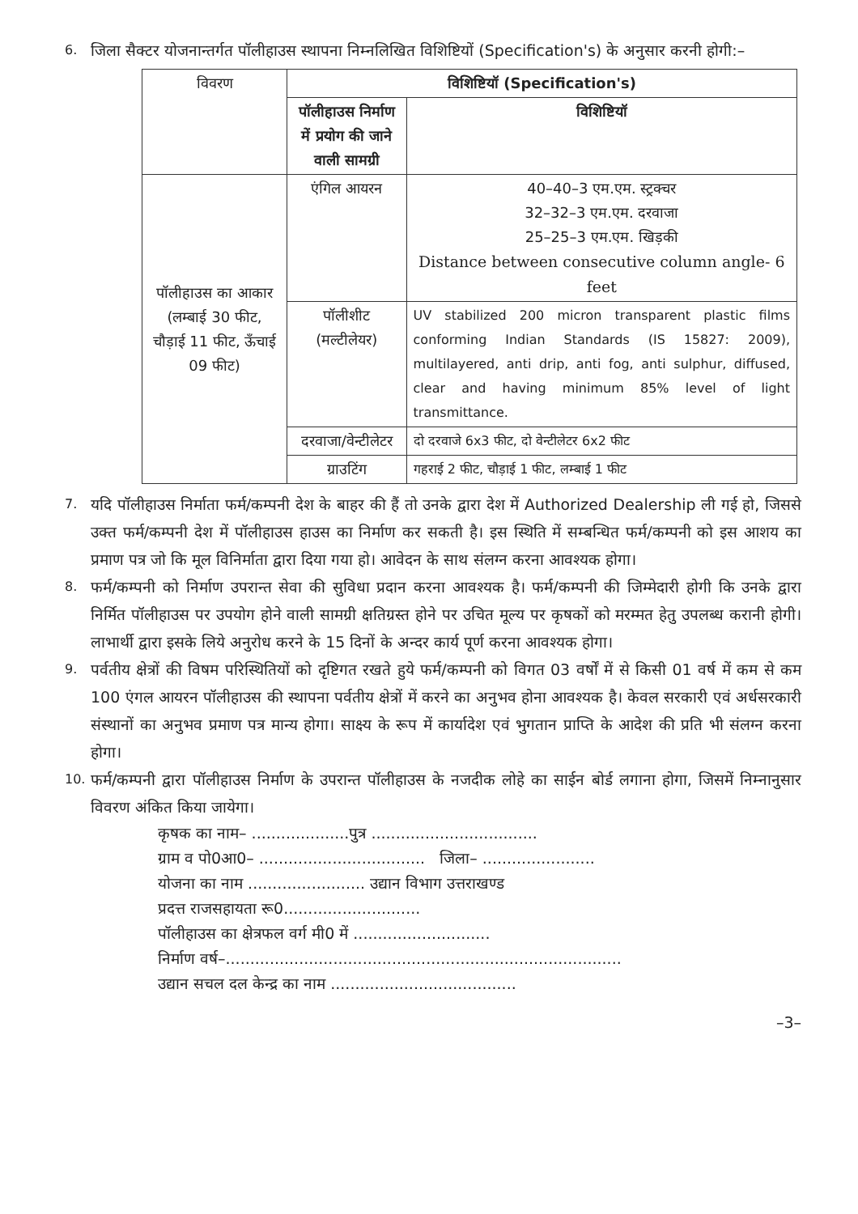6.
जिला सैक्टर योजनान्तर्गत पॉलीहाउस स्थापना निम्नलिखित विशिष्टियों (Specification's) के अनुसार करनी होगी:–
| विवरण | विशिष्टियॉ (Specification's) | |
| --- | --- | --- |
| | पॉलीहाउस निर्माण में प्रयोग की जाने वाली सामग्री | विशिष्टियॉ |
| पॉलीहाउस का आकार (लम्बाई 30 फीट, चौड़ाई 11 फीट, ऊँचाई 09 फीट) | एंगिल आयरन | 40–40–3 एम.एम. स्ट्रक्चर 32–32–3 एम.एम. दरवाजा 25–25–3 एम.एम. खिड़की Distance between consecutive column angle- 6 feet |
| | पॉलीशीट (मल्टीलेयर) | UV stabilized 200 micron transparent plastic films conforming Indian Standards (IS 15827: 2009), multilayered, anti drip, anti fog, anti sulphur, diffused, clear and having minimum 85% level of light transmittance. |
| | दरवाजा/वेन्टीलेटर | दो दरवाजे 6x3 फीट, दो वेन्टीलेटर 6x2 फीट |
| | ग्राउटिंग | गहराई 2 फीट, चौड़ाई 1 फीट, लम्बाई 1 फीट |
7.
यदि पॉलीहाउस निर्माता फर्म/कम्पनी देश के बाहर की हैं तो उनके द्वारा देश में Authorized Dealership ली गई हो, जिससे उक्त फर्म/कम्पनी देश में पॉलीहाउस हाउस का निर्माण कर सकती है। इस स्थिति में सम्बन्धित फर्म/कम्पनी को इस आशय का प्रमाण पत्र जो कि मूल विनिर्माता द्वारा दिया गया हो। आवेदन के साथ संलग्न करना आवश्यक होगा।
8.
फर्म/कम्पनी को निर्माण उपरान्त सेवा की सुविधा प्रदान करना आवश्यक है। फर्म/कम्पनी की जिम्मेदारी होगी कि उनके द्वारा निर्मित पॉलीहाउस पर उपयोग होने वाली सामग्री क्षतिग्रस्त होने पर उचित मूल्य पर कृषकों को मरम्मत हेतु उपलब्ध करानी होगी। लाभार्थी द्वारा इसके लिये अनुरोध करने के 15 दिनों के अन्दर कार्य पूर्ण करना आवश्यक होगा।
9.
पर्वतीय क्षेत्रों की विषम परिस्थितियों को दृष्टिगत रखते हुये फर्म/कम्पनी को विगत 03 वर्षों में से किसी 01 वर्ष में कम से कम 100 एंगल आयरन पॉलीहाउस की स्थापना पर्वतीय क्षेत्रों में करने का अनुभव होना आवश्यक है। केवल सरकारी एवं अर्धसरकारी संस्थानों का अनुभव प्रमाण पत्र मान्य होगा। साक्ष्य के रूप में कार्यादेश एवं भुगतान प्राप्ति के आदेश की प्रति भी संलग्न करना होगा।
10.
फर्म/कम्पनी द्वारा पॉलीहाउस निर्माण के उपरान्त पॉलीहाउस के नजदीक लोहे का साईन बोर्ड लगाना होगा, जिसमें निम्नानुसार विवरण अंकित किया जायेगा।
कृषक का नाम– ....................पुत्र ..................................
ग्राम व पो0आ0– .................................. जिला– .......................
योजना का नाम ........................ उद्यान विभाग उत्तराखण्ड
प्रदत्त राजसहायता रू0............................
पॉलीहाउस का क्षेत्रफल वर्ग मी0 में ............................
निर्माण वर्ष–.................................................................................
उद्यान सचल दल केन्द्र का नाम ......................................
–3–